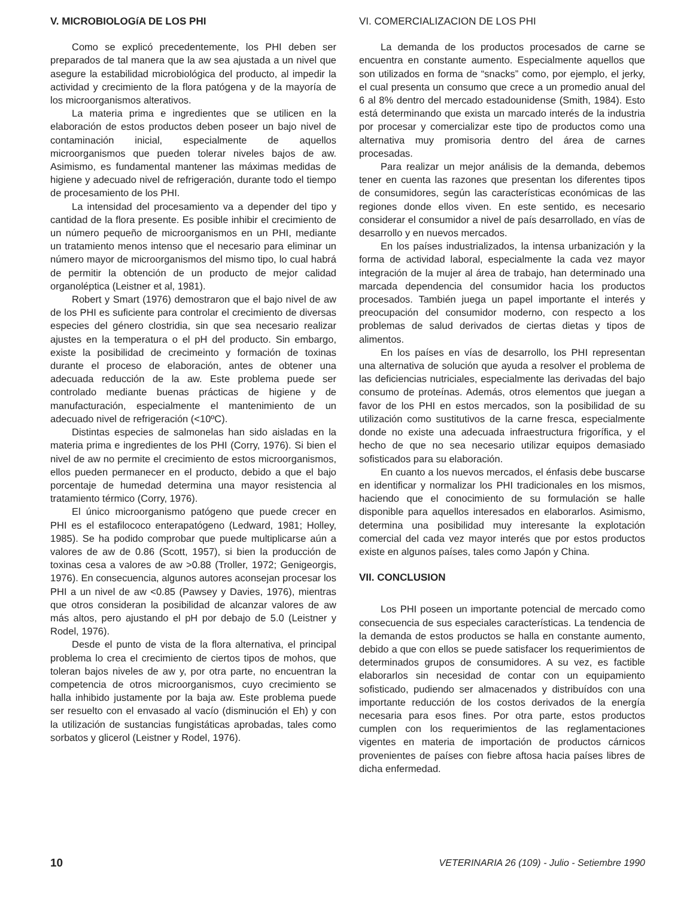V. MICROBIOLOGíA DE LOS PHI
Como se explicó precedentemente, los PHI deben ser preparados de tal manera que la aw sea ajustada a un nivel que asegure la estabilidad microbiológica del producto, al impedir la actividad y crecimiento de la flora patógena y de la mayoría de los microorganismos alterativos.
La materia prima e ingredientes que se utilicen en la elaboración de estos productos deben poseer un bajo nivel de contaminación inicial, especialmente de aquellos microorganismos que pueden tolerar niveles bajos de aw. Asimismo, es fundamental mantener las máximas medidas de higiene y adecuado nivel de refrigeración, durante todo el tiempo de procesamiento de los PHI.
La intensidad del procesamiento va a depender del tipo y cantidad de la flora presente. Es posible inhibir el crecimiento de un número pequeño de microorganismos en un PHI, mediante un tratamiento menos intenso que el necesario para eliminar un número mayor de microorganismos del mismo tipo, lo cual habrá de permitir la obtención de un producto de mejor calidad organoléptica (Leistner et al, 1981).
Robert y Smart (1976) demostraron que el bajo nivel de aw de los PHI es suficiente para controlar el crecimiento de diversas especies del género clostridia, sin que sea necesario realizar ajustes en la temperatura o el pH del producto. Sin embargo, existe la posibilidad de crecimeinto y formación de toxinas durante el proceso de elaboración, antes de obtener una adecuada reducción de la aw. Este problema puede ser controlado mediante buenas prácticas de higiene y de manufacturación, especialmente el mantenimiento de un adecuado nivel de refrigeración (<10ºC).
Distintas especies de salmonelas han sido aisladas en la materia prima e ingredientes de los PHI (Corry, 1976). Si bien el nivel de aw no permite el crecimiento de estos microorganismos, ellos pueden permanecer en el producto, debido a que el bajo porcentaje de humedad determina una mayor resistencia al tratamiento térmico (Corry, 1976).
El único microorganismo patógeno que puede crecer en PHI es el estafilococo enterapatógeno (Ledward, 1981; Holley, 1985). Se ha podido comprobar que puede multiplicarse aún a valores de aw de 0.86 (Scott, 1957), si bien la producción de toxinas cesa a valores de aw >0.88 (Troller, 1972; Genigeorgis, 1976). En consecuencia, algunos autores aconsejan procesar los PHI a un nivel de aw <0.85 (Pawsey y Davies, 1976), mientras que otros consideran la posibilidad de alcanzar valores de aw más altos, pero ajustando el pH por debajo de 5.0 (Leistner y Rodel, 1976).
Desde el punto de vista de la flora alternativa, el principal problema lo crea el crecimiento de ciertos tipos de mohos, que toleran bajos niveles de aw y, por otra parte, no encuentran la competencia de otros microorganismos, cuyo crecimiento se halla inhibido justamente por la baja aw. Este problema puede ser resuelto con el envasado al vacío (disminución el Eh) y con la utilización de sustancias fungistáticas aprobadas, tales como sorbatos y glicerol (Leistner y Rodel, 1976).
VI. COMERCIALIZACION DE LOS PHI
La demanda de los productos procesados de carne se encuentra en constante aumento. Especialmente aquellos que son utilizados en forma de “snacks” como, por ejemplo, el jerky, el cual presenta un consumo que crece a un promedio anual del 6 al 8% dentro del mercado estadounidense (Smith, 1984). Esto está determinando que exista un marcado interés de la industria por procesar y comercializar este tipo de productos como una alternativa muy promisoria dentro del área de carnes procesadas.
Para realizar un mejor análisis de la demanda, debemos tener en cuenta las razones que presentan los diferentes tipos de consumidores, según las características económicas de las regiones donde ellos viven. En este sentido, es necesario considerar el consumidor a nivel de país desarrollado, en vías de desarrollo y en nuevos mercados.
En los países industrializados, la intensa urbanización y la forma de actividad laboral, especialmente la cada vez mayor integración de la mujer al área de trabajo, han determinado una marcada dependencia del consumidor hacia los productos procesados. También juega un papel importante el interés y preocupación del consumidor moderno, con respecto a los problemas de salud derivados de ciertas dietas y tipos de alimentos.
En los países en vías de desarrollo, los PHI representan una alternativa de solución que ayuda a resolver el problema de las deficiencias nutriciales, especialmente las derivadas del bajo consumo de proteínas. Además, otros elementos que juegan a favor de los PHI en estos mercados, son la posibilidad de su utilización como sustitutivos de la carne fresca, especialmente donde no existe una adecuada infraestructura frigorífica, y el hecho de que no sea necesario utilizar equipos demasiado sofisticados para su elaboración.
En cuanto a los nuevos mercados, el énfasis debe buscarse en identificar y normalizar los PHI tradicionales en los mismos, haciendo que el conocimiento de su formulación se halle disponible para aquellos interesados en elaborarlos. Asimismo, determina una posibilidad muy interesante la explotación comercial del cada vez mayor interés que por estos productos existe en algunos países, tales como Japón y China.
VII. CONCLUSION
Los PHI poseen un importante potencial de mercado como consecuencia de sus especiales características. La tendencia de la demanda de estos productos se halla en constante aumento, debido a que con ellos se puede satisfacer los requerimientos de determinados grupos de consumidores. A su vez, es factible elaborarlos sin necesidad de contar con un equipamiento sofisticado, pudiendo ser almacenados y distribuídos con una importante reducción de los costos derivados de la energía necesaria para esos fines. Por otra parte, estos productos cumplen con los requerimientos de las reglamentaciones vigentes en materia de importación de productos cárnicos provenientes de países con fiebre aftosa hacia países libres de dicha enfermedad.
10 VETERINARIA 26 (109) - Julio - Setiembre 1990